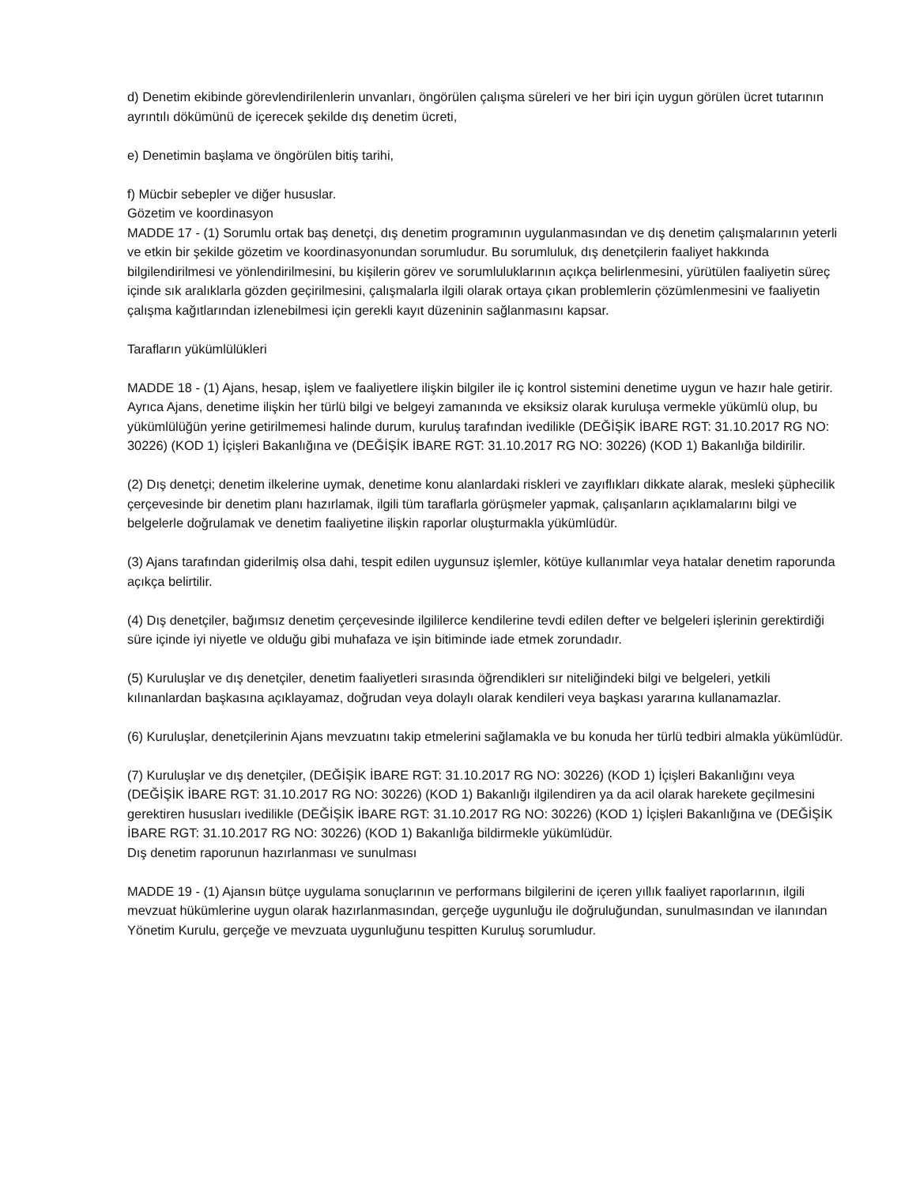d) Denetim ekibinde görevlendirilenlerin unvanları, öngörülen çalışma süreleri ve her biri için uygun görülen ücret tutarının ayrıntılı dökümünü de içerecek şekilde dış denetim ücreti,
e) Denetimin başlama ve öngörülen bitiş tarihi,
f) Mücbir sebepler ve diğer hususlar.
Gözetim ve koordinasyon
MADDE 17 - (1) Sorumlu ortak baş denetçi, dış denetim programının uygulanmasından ve dış denetim çalışmalarının yeterli ve etkin bir şekilde gözetim ve koordinasyonundan sorumludur. Bu sorumluluk, dış denetçilerin faaliyet hakkında bilgilendirilmesi ve yönlendirilmesini, bu kişilerin görev ve sorumluluklarının açıkça belirlenmesini, yürütülen faaliyetin süreç içinde sık aralıklarla gözden geçirilmesini, çalışmalarla ilgili olarak ortaya çıkan problemlerin çözümlenmesini ve faaliyetin çalışma kağıtlarından izlenebilmesi için gerekli kayıt düzeninin sağlanmasını kapsar.
Tarafların yükümlülükleri
MADDE 18 - (1) Ajans, hesap, işlem ve faaliyetlere ilişkin bilgiler ile iç kontrol sistemini denetime uygun ve hazır hale getirir. Ayrıca Ajans, denetime ilişkin her türlü bilgi ve belgeyi zamanında ve eksiksiz olarak kuruluşa vermekle yükümlü olup, bu yükümlülüğün yerine getirilmemesi halinde durum, kuruluş tarafından ivedilikle (DEĞİŞİK İBARE RGT: 31.10.2017 RG NO: 30226) (KOD 1) İçişleri Bakanlığına ve (DEĞİŞİK İBARE RGT: 31.10.2017 RG NO: 30226) (KOD 1) Bakanlığa bildirilir.
(2) Dış denetçi; denetim ilkelerine uymak, denetime konu alanlardaki riskleri ve zayıflıkları dikkate alarak, mesleki şüphecilik çerçevesinde bir denetim planı hazırlamak, ilgili tüm taraflarla görüşmeler yapmak, çalışanların açıklamalarını bilgi ve belgelerle doğrulamak ve denetim faaliyetine ilişkin raporlar oluşturmakla yükümlüdür.
(3) Ajans tarafından giderilmiş olsa dahi, tespit edilen uygunsuz işlemler, kötüye kullanımlar veya hatalar denetim raporunda açıkça belirtilir.
(4) Dış denetçiler, bağımsız denetim çerçevesinde ilgililerce kendilerine tevdi edilen defter ve belgeleri işlerinin gerektirdiği süre içinde iyi niyetle ve olduğu gibi muhafaza ve işin bitiminde iade etmek zorundadır.
(5) Kuruluşlar ve dış denetçiler, denetim faaliyetleri sırasında öğrendikleri sır niteliğindeki bilgi ve belgeleri, yetkili kılınanlardan başkasına açıklayamaz, doğrudan veya dolaylı olarak kendileri veya başkası yararına kullanamazlar.
(6) Kuruluşlar, denetçilerinin Ajans mevzuatını takip etmelerini sağlamakla ve bu konuda her türlü tedbiri almakla yükümlüdür.
(7) Kuruluşlar ve dış denetçiler, (DEĞİŞİK İBARE RGT: 31.10.2017 RG NO: 30226) (KOD 1) İçişleri Bakanlığını veya (DEĞİŞİK İBARE RGT: 31.10.2017 RG NO: 30226) (KOD 1) Bakanlığı ilgilendiren ya da acil olarak harekete geçilmesini gerektiren hususları ivedilikle (DEĞİŞİK İBARE RGT: 31.10.2017 RG NO: 30226) (KOD 1) İçişleri Bakanlığına ve (DEĞİŞİK İBARE RGT: 31.10.2017 RG NO: 30226) (KOD 1) Bakanlığa bildirmekle yükümlüdür.
Dış denetim raporunun hazırlanması ve sunulması
MADDE 19 - (1) Ajansın bütçe uygulama sonuçlarının ve performans bilgilerini de içeren yıllık faaliyet raporlarının, ilgili mevzuat hükümlerine uygun olarak hazırlanmasından, gerçeğe uygunluğu ile doğruluğundan, sunulmasından ve ilanından Yönetim Kurulu, gerçeğe ve mevzuata uygunluğunu tespitten Kuruluş sorumludur.